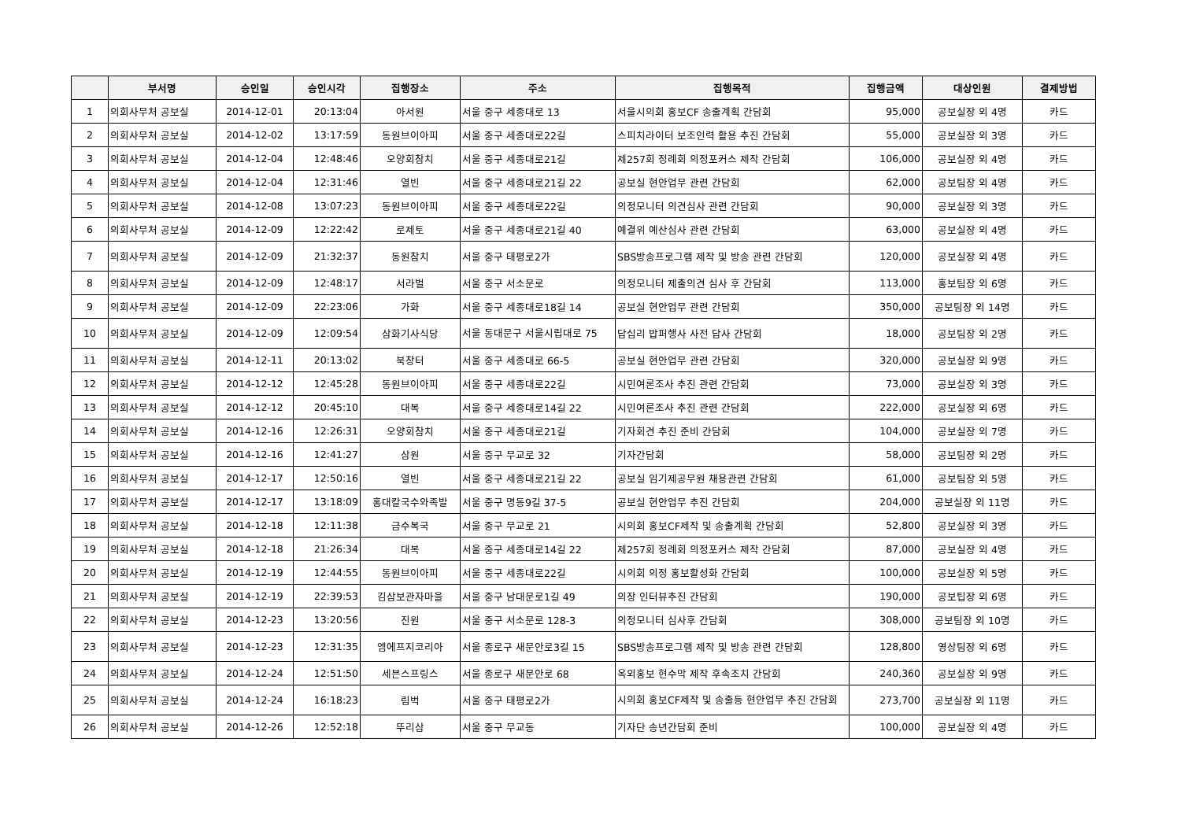| | 부서명 | 승인일 | 승인시각 | 집행장소 | 주소 | 집행목적 | 집행금액 | 대상인원 | 결제방법 |
| --- | --- | --- | --- | --- | --- | --- | --- | --- | --- |
| 1 | 의회사무처 공보실 | 2014-12-01 | 20:13:04 | 아서원 | 서울 중구 세종대로 13 | 서울시의회 홍보CF 송출계획 간담회 | 95,000 | 공보실장 외 4명 | 카드 |
| 2 | 의회사무처 공보실 | 2014-12-02 | 13:17:59 | 동원브이아피 | 서울 중구 세종대로22길 | 스피치라이터 보조인력 활용 추진 간담회 | 55,000 | 공보실장 외 3명 | 카드 |
| 3 | 의회사무처 공보실 | 2014-12-04 | 12:48:46 | 오양회참치 | 서울 중구 세종대로21길 | 제257회 정례회 의정포커스 제작 간담회 | 106,000 | 공보실장 외 4명 | 카드 |
| 4 | 의회사무처 공보실 | 2014-12-04 | 12:31:46 | 열빈 | 서울 중구 세종대로21길 22 | 공보실 현안업무 관련 간담회 | 62,000 | 공보팀장 외 4명 | 카드 |
| 5 | 의회사무처 공보실 | 2014-12-08 | 13:07:23 | 동원브이아피 | 서울 중구 세종대로22길 | 의정모니터 의견심사 관련 간담회 | 90,000 | 공보실장 외 3명 | 카드 |
| 6 | 의회사무처 공보실 | 2014-12-09 | 12:22:42 | 로제토 | 서울 중구 세종대로21길 40 | 예결위 예산심사 관련 간담회 | 63,000 | 공보실장 외 4명 | 카드 |
| 7 | 의회사무처 공보실 | 2014-12-09 | 21:32:37 | 동원참치 | 서울 중구 태평로2가 | SBS방송프로그램 제작 및 방송 관련 간담회 | 120,000 | 공보실장 외 4명 | 카드 |
| 8 | 의회사무처 공보실 | 2014-12-09 | 12:48:17 | 서라벌 | 서울 중구 서소문로 | 의정모니터 제출의견 심사 후 간담회 | 113,000 | 홍보팀장 외 6명 | 카드 |
| 9 | 의회사무처 공보실 | 2014-12-09 | 22:23:06 | 가화 | 서울 중구 세종대로18길 14 | 공보실 현안업무 관련 간담회 | 350,000 | 공보팀장 외 14명 | 카드 |
| 10 | 의회사무처 공보실 | 2014-12-09 | 12:09:54 | 삼화기사식당 | 서울 동대문구 서울시립대로 75 | 답십리 밥퍼행사 사전 답사 간담회 | 18,000 | 공보팀장 외 2명 | 카드 |
| 11 | 의회사무처 공보실 | 2014-12-11 | 20:13:02 | 북창터 | 서울 중구 세종대로 66-5 | 공보실 현안업무 관련 간담회 | 320,000 | 공보실장 외 9명 | 카드 |
| 12 | 의회사무처 공보실 | 2014-12-12 | 12:45:28 | 동원브이아피 | 서울 중구 세종대로22길 | 시민여론조사 추진 관련 간담회 | 73,000 | 공보실장 외 3명 | 카드 |
| 13 | 의회사무처 공보실 | 2014-12-12 | 20:45:10 | 대복 | 서울 중구 세종대로14길 22 | 시민여론조사 추진 관련 간담회 | 222,000 | 공보실장 외 6명 | 카드 |
| 14 | 의회사무처 공보실 | 2014-12-16 | 12:26:31 | 오양회참치 | 서울 중구 세종대로21길 | 기자회견 추진 준비 간담회 | 104,000 | 공보실장 외 7명 | 카드 |
| 15 | 의회사무처 공보실 | 2014-12-16 | 12:41:27 | 삼원 | 서울 중구 무교로 32 | 기자간담회 | 58,000 | 공보팀장 외 2명 | 카드 |
| 16 | 의회사무처 공보실 | 2014-12-17 | 12:50:16 | 열빈 | 서울 중구 세종대로21길 22 | 공보실 임기제공무원 채용관련 간담회 | 61,000 | 공보팀장 외 5명 | 카드 |
| 17 | 의회사무처 공보실 | 2014-12-17 | 13:18:09 | 홍대칼국수와족발 | 서울 중구 명동9길 37-5 | 공보실 현안업무 추진 간담회 | 204,000 | 공보실장 외 11명 | 카드 |
| 18 | 의회사무처 공보실 | 2014-12-18 | 12:11:38 | 금수복국 | 서울 중구 무교로 21 | 시의회 홍보CF제작 및 송출계획 간담회 | 52,800 | 공보실장 외 3명 | 카드 |
| 19 | 의회사무처 공보실 | 2014-12-18 | 21:26:34 | 대복 | 서울 중구 세종대로14길 22 | 제257회 정례회 의정포커스 제작 간담회 | 87,000 | 공보실장 외 4명 | 카드 |
| 20 | 의회사무처 공보실 | 2014-12-19 | 12:44:55 | 동원브이아피 | 서울 중구 세종대로22길 | 시의회 의정 홍보활성화 간담회 | 100,000 | 공보실장 외 5명 | 카드 |
| 21 | 의회사무처 공보실 | 2014-12-19 | 22:39:53 | 김삼보관자마을 | 서울 중구 남대문로1길 49 | 의장 인터뷰추진 간담회 | 190,000 | 공보팁장 외 6명 | 카드 |
| 22 | 의회사무처 공보실 | 2014-12-23 | 13:20:56 | 진원 | 서울 중구 서소문로 128-3 | 의정모니터 심사후 간담회 | 308,000 | 공보팀장 외 10명 | 카드 |
| 23 | 의회사무처 공보실 | 2014-12-23 | 12:31:35 | 엠에프지코리아 | 서울 종로구 새문안로3길 15 | SBS방송프로그램 제작 및 방송 관련 간담회 | 128,800 | 영상팀장 외 6명 | 카드 |
| 24 | 의회사무처 공보실 | 2014-12-24 | 12:51:50 | 세븐스프링스 | 서울 종로구 새문안로 68 | 옥외홍보 현수막 제작 후속조치 간담회 | 240,360 | 공보실장 외 9명 | 카드 |
| 25 | 의회사무처 공보실 | 2014-12-24 | 16:18:23 | 림벅 | 서울 중구 태평로2가 | 시의회 홍보CF제작 및 송출등 현안업무 추진 간담회 | 273,700 | 공보실장 외 11명 | 카드 |
| 26 | 의회사무처 공보실 | 2014-12-26 | 12:52:18 | 뚜리삼 | 서울 중구 무교동 | 기자단 송년간담회 준비 | 100,000 | 공보실장 외 4명 | 카드 |